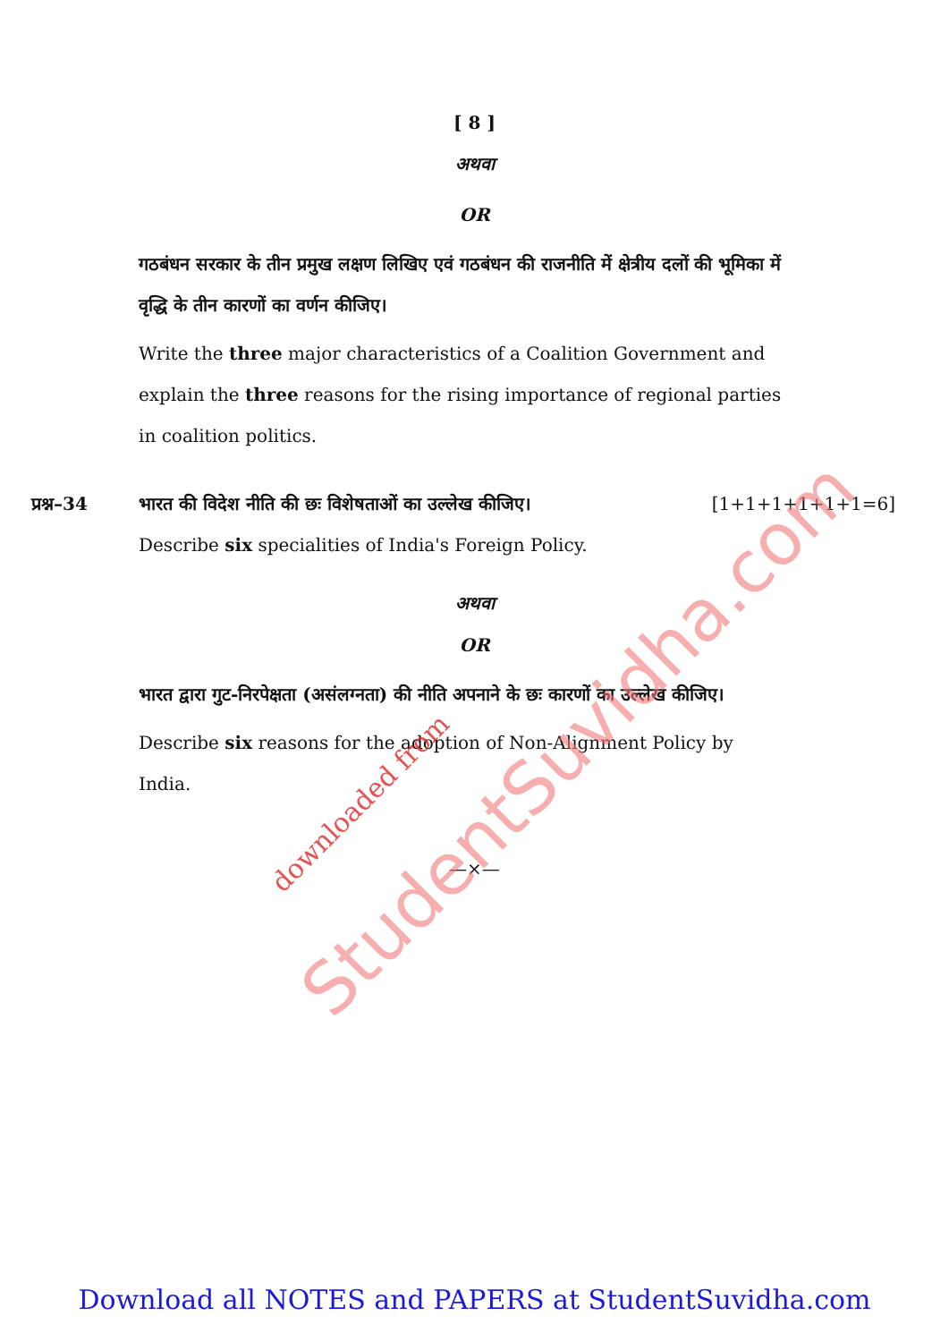[ 8 ]
अथवा
OR
गठबंधन सरकार के तीन प्रमुख लक्षण लिखिए एवं गठबंधन की राजनीति में क्षेत्रीय दलों की भूमिका में वृद्धि के तीन कारणों का वर्णन कीजिए।
Write the three major characteristics of a Coalition Government and explain the three reasons for the rising importance of regional parties in coalition politics.
प्रश्न–34 भारत की विदेश नीति की छः विशेषताओं का उल्लेख कीजिए। [1+1+1+1+1+1=6]
Describe six specialities of India's Foreign Policy.
अथवा
OR
भारत द्वारा गुट-निरपेक्षता (असंलग्नता) की नीति अपनाने के छः कारणों का उल्लेख कीजिए।
Describe six reasons for the adoption of Non-Alignment Policy by India.
—×—
StudentSuvidha.com
downloaded from
Download all NOTES and PAPERS at StudentSuvidha.com